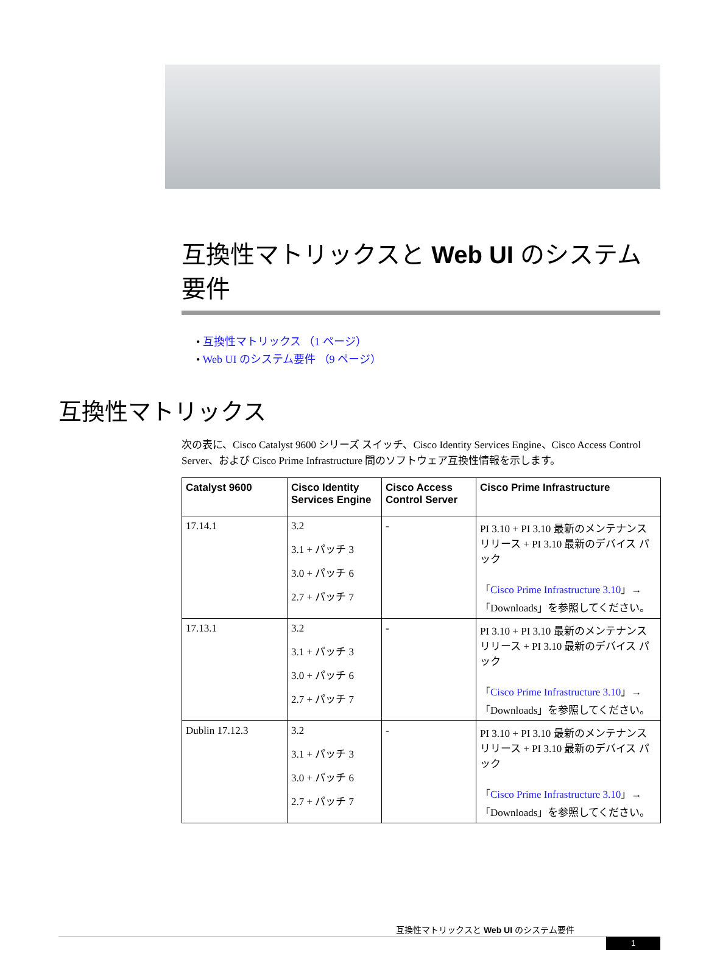互換性マトリックスと Web UI のシステム要件
• 互換性マトリックス （1 ページ）
• Web UI のシステム要件 （9 ページ）
互換性マトリックス
次の表に、Cisco Catalyst 9600 シリーズ スイッチ、Cisco Identity Services Engine、Cisco Access Control Server、および Cisco Prime Infrastructure 間のソフトウェア互換性情報を示します。
| Catalyst 9600 | Cisco Identity Services Engine | Cisco Access Control Server | Cisco Prime Infrastructure |
| --- | --- | --- | --- |
| 17.14.1 | 3.2 3.1 + パッチ 3 3.0 + パッチ 6 2.7 + パッチ 7 | - | PI 3.10 + PI 3.10 最新のメンテナンス リリース + PI 3.10 最新のデバイス パック 「 Cisco Prime Infrastructure 3.10 」→「Downloads」を参照してください。 |
| 17.13.1 | 3.2 3.1 + パッチ 3 3.0 + パッチ 6 2.7 + パッチ 7 | - | PI 3.10 + PI 3.10 最新のメンテナンス リリース + PI 3.10 最新のデバイス パック 「 Cisco Prime Infrastructure 3.10 」→「Downloads」を参照してください。 |
| Dublin 17.12.3 | 3.2 3.1 + パッチ 3 3.0 + パッチ 6 2.7 + パッチ 7 | - | PI 3.10 + PI 3.10 最新のメンテナンス リリース + PI 3.10 最新のデバイス パック 「 Cisco Prime Infrastructure 3.10 」→「Downloads」を参照してください。 |
互換性マトリックスと Web UI のシステム要件
1